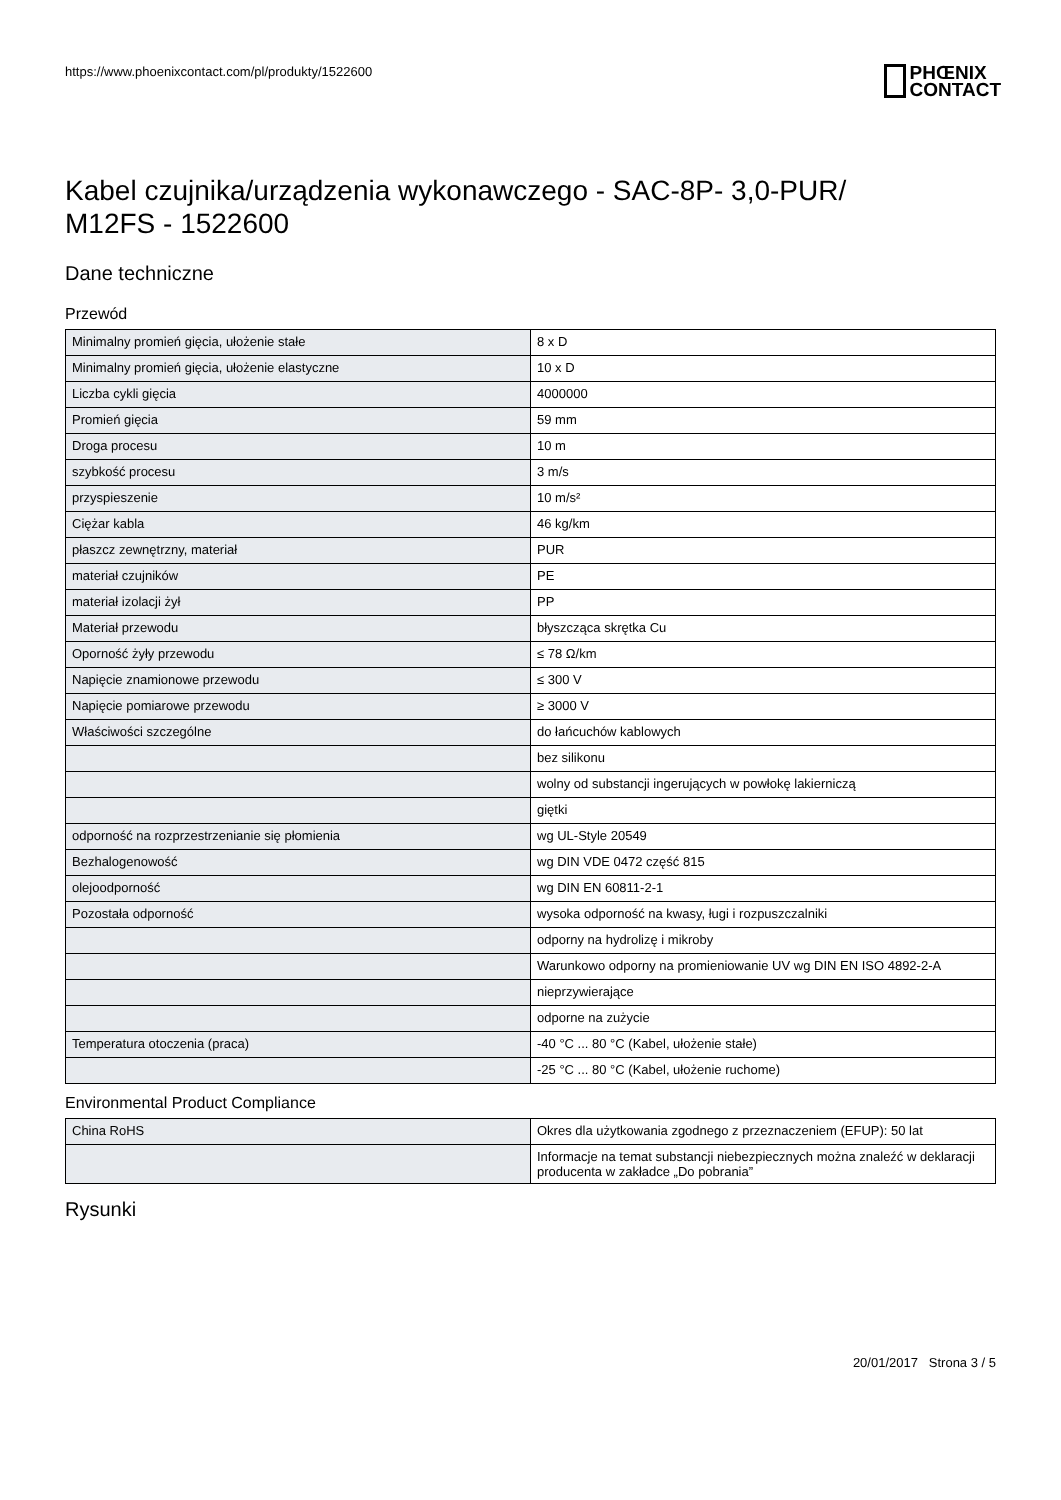https://www.phoenixcontact.com/pl/produkty/1522600
PHŒNIX
CONTACT
Kabel czujnika/urządzenia wykonawczego - SAC-8P- 3,0-PUR/
M12FS - 1522600
Dane techniczne
Przewód
| Minimalny promień gięcia, ułożenie stałe | 8 x D |
| Minimalny promień gięcia, ułożenie elastyczne | 10 x D |
| Liczba cykli gięcia | 4000000 |
| Promień gięcia | 59 mm |
| Droga procesu | 10 m |
| szybkość procesu | 3 m/s |
| przyspieszenie | 10 m/s² |
| Ciężar kabla | 46 kg/km |
| płaszcz zewnętrzny, materiał | PUR |
| materiał czujników | PE |
| materiał izolacji żył | PP |
| Materiał przewodu | błyszcząca skrętka Cu |
| Oporność żyły przewodu | ≤ 78 Ω/km |
| Napięcie znamionowe przewodu | ≤ 300 V |
| Napięcie pomiarowe przewodu | ≥ 3000 V |
| Właściwości szczególne | do łańcuchów kablowych |
| | bez silikonu |
| | wolny od substancji ingerujących w powłokę lakierniczą |
| | giętki |
| odporność na rozprzestrzenianie się płomienia | wg UL-Style 20549 |
| Bezhalogenowość | wg DIN VDE 0472 część 815 |
| olejoodporność | wg DIN EN 60811-2-1 |
| Pozostała odporność | wysoka odporność na kwasy, ługi i rozpuszczalniki |
| | odporny na hydrolizę i mikroby |
| | Warunkowo odporny na promieniowanie UV wg DIN EN ISO 4892-2-A |
| | nieprzywierające |
| | odporne na zużycie |
| Temperatura otoczenia (praca) | -40 °C ... 80 °C (Kabel, ułożenie stałe) |
| | -25 °C ... 80 °C (Kabel, ułożenie ruchome) |
Environmental Product Compliance
| China RoHS | Okres dla użytkowania zgodnego z przeznaczeniem (EFUP): 50 lat |
| | Informacje na temat substancji niebezpiecznych można znaleźć w deklaracji producenta w zakładce „Do pobrania” |
Rysunki
20/01/2017 Strona 3 / 5